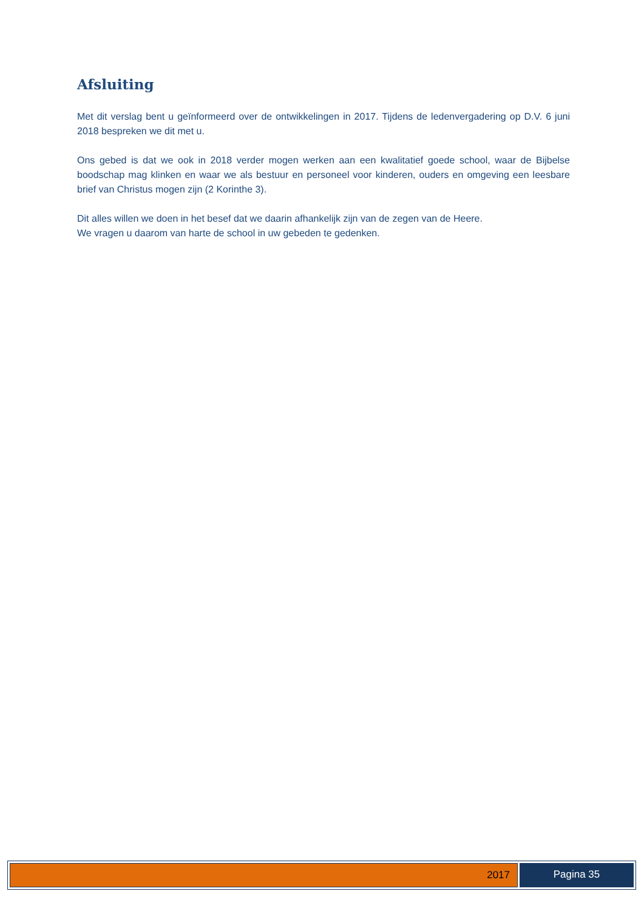Afsluiting
Met dit verslag bent u geïnformeerd over de ontwikkelingen in 2017. Tijdens de ledenvergadering op D.V. 6 juni 2018 bespreken we dit met u.
Ons gebed is dat we ook in 2018 verder mogen werken aan een kwalitatief goede school, waar de Bijbelse boodschap mag klinken en waar we als bestuur en personeel voor kinderen, ouders en omgeving een leesbare brief van Christus mogen zijn (2 Korinthe 3).
Dit alles willen we doen in het besef dat we daarin afhankelijk zijn van de zegen van de Heere.
We vragen u daarom van harte de school in uw gebeden te gedenken.
2017 Pagina 35